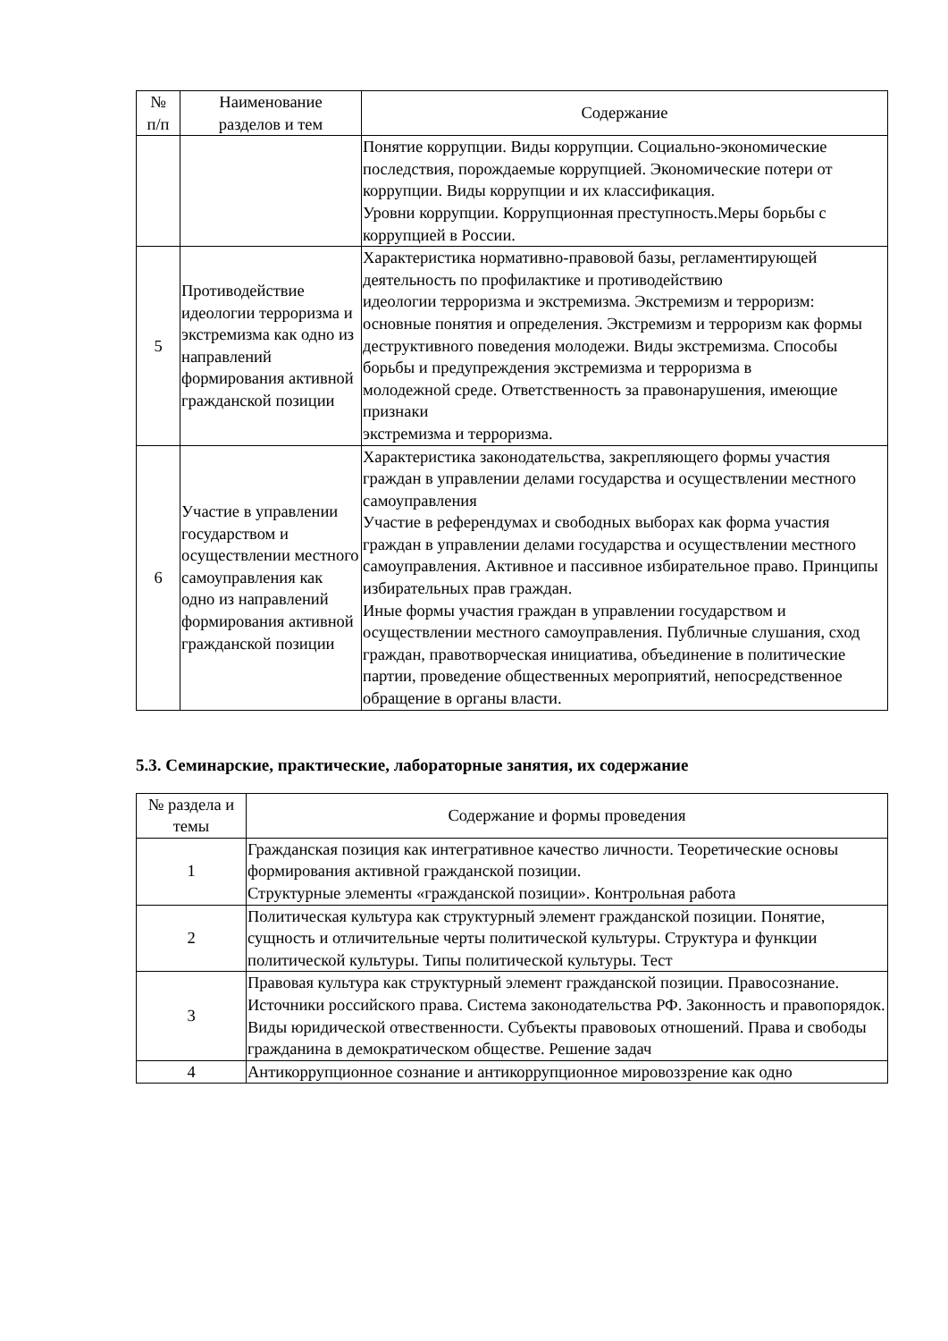| № п/п | Наименование разделов и тем | Содержание |
| --- | --- | --- |
| | | Понятие коррупции. Виды коррупции. Социально-экономические последствия, порождаемые коррупцией. Экономические потери от коррупции. Виды коррупции и их классификация. Уровни коррупции. Коррупционная преступность.Меры борьбы с коррупцией в России. |
| 5 | Противодействие идеологии терроризма и экстремизма как одно из направлений формирования активной гражданской позиции | Характеристика нормативно-правовой базы, регламентирующей деятельность по профилактике и противодействию идеологии терроризма и экстремизма. Экстремизм и терроризм: основные понятия и определения. Экстремизм и терроризм как формы деструктивного поведения молодежи. Виды экстремизма. Способы борьбы и предупреждения экстремизма и терроризма в молодежной среде. Ответственность за правонарушения, имеющие признаки экстремизма и терроризма. |
| 6 | Участие в управлении государством и осуществлении местного самоуправления как одно из направлений формирования активной гражданской позиции | Характеристика законодательства, закрепляющего формы участия граждан в управлении делами государства и осуществлении местного самоуправления Участие в референдумах и свободных выборах как форма участия граждан в управлении делами государства и осуществлении местного самоуправления. Активное и пассивное избирательное право. Принципы избирательных прав граждан. Иные формы участия граждан в управлении государством и осуществлении местного самоуправления. Публичные слушания, сход граждан, правотворческая инициатива, объединение в политические партии, проведение общественных мероприятий, непосредственное обращение в органы власти. |
5.3. Семинарские, практические, лабораторные занятия, их содержание
| № раздела и темы | Содержание и формы проведения |
| --- | --- |
| 1 | Гражданская позиция как интегративное качество личности. Теоретические основы формирования активной гражданской позиции. Структурные элементы «гражданской позиции». Контрольная работа |
| 2 | Политическая культура как структурный элемент гражданской позиции. Понятие, сущность и отличительные черты политической культуры. Структура и функции политической культуры. Типы политической культуры. Тест |
| 3 | Правовая культура как структурный элемент гражданской позиции. Правосознание. Источники российского права. Система законодательства РФ. Законность и правопорядок. Виды юридической отвественности. Субъекты правовоых отношений. Права и свободы гражданина в демократическом обществе. Решение задач |
| 4 | Антикоррупционное сознание и антикоррупционное мировоззрение как одно |